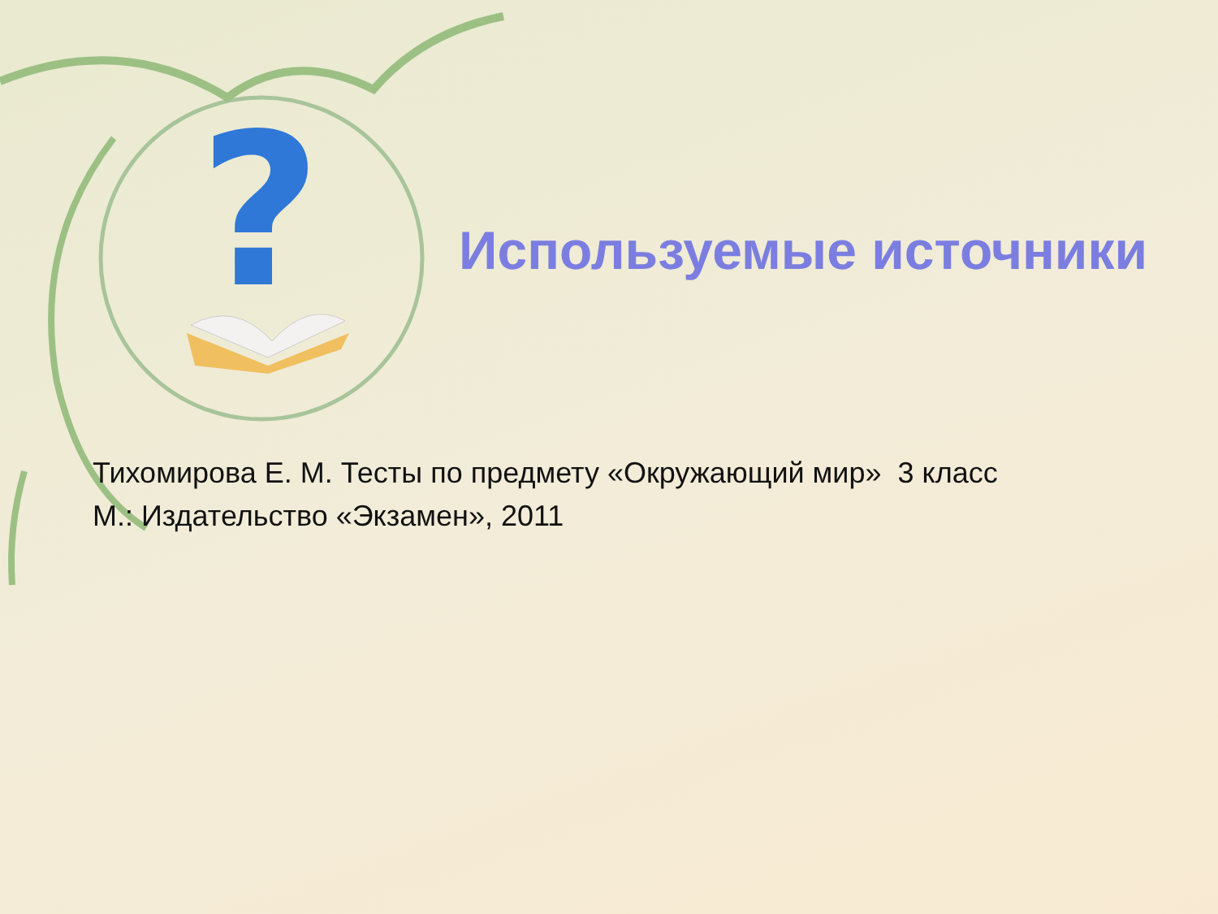?
Используемые источники
Тихомирова Е. М. Тесты по предмету «Окружающий мир» 3 класс
М.: Издательство «Экзамен», 2011